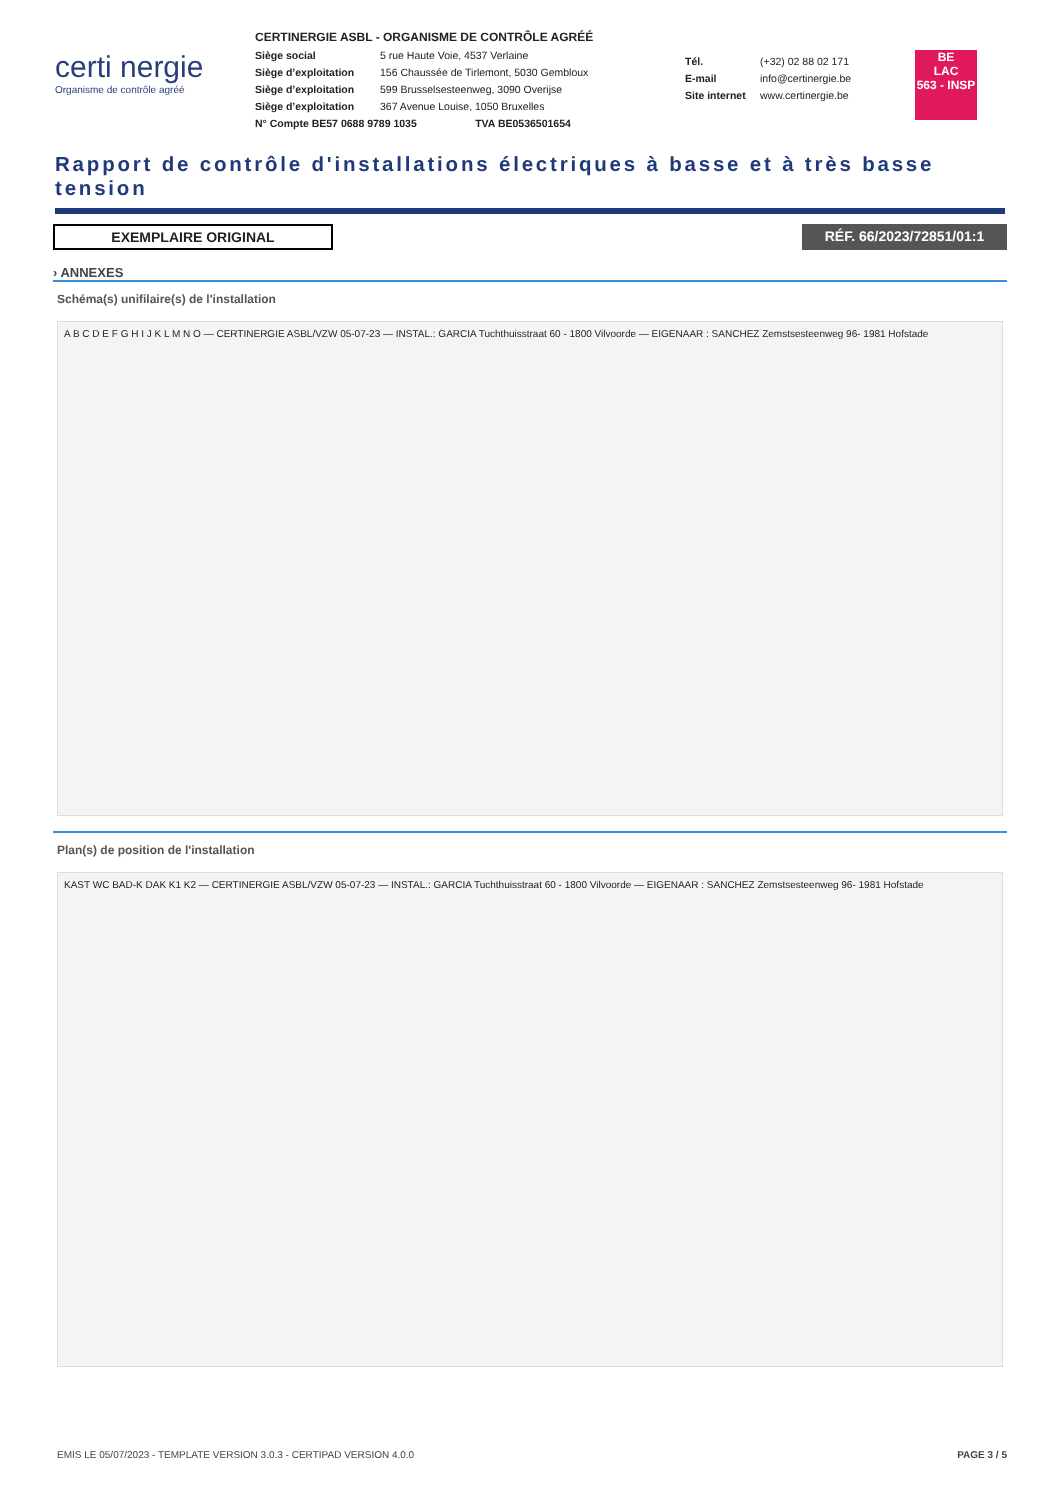certi nergie
Organisme de contrôle agréé
CERTINERGIE ASBL - ORGANISME DE CONTRÔLE AGRÉÉ
Siège social 5 rue Haute Voie, 4537 Verlaine
Siège d’exploitation 156 Chaussée de Tirlemont, 5030 Gembloux
Siège d’exploitation 599 Brusselsesteenweg, 3090 Overijse
Siège d’exploitation 367 Avenue Louise, 1050 Bruxelles
N° Compte BE57 0688 9789 1035 TVA BE0536501654
Tél. (+32) 02 88 02 171
E-mail info@certinergie.be
Site internet www.certinergie.be
BE
LAC
563 - INSP
Rapport de contrôle d'installations électriques à basse et à très basse tension
EXEMPLAIRE ORIGINAL RÉF. 66/2023/72851/01:1
› ANNEXES
Schéma(s) unifilaire(s) de l'installation
A B C D E F G H I J K L M N O — CERTINERGIE ASBL/VZW 05-07-23 — INSTAL.: GARCIA Tuchthuisstraat 60 - 1800 Vilvoorde — EIGENAAR : SANCHEZ Zemstsesteenweg 96- 1981 Hofstade
Plan(s) de position de l'installation
KAST WC BAD-K DAK K1 K2 — CERTINERGIE ASBL/VZW 05-07-23 — INSTAL.: GARCIA Tuchthuisstraat 60 - 1800 Vilvoorde — EIGENAAR : SANCHEZ Zemstsesteenweg 96- 1981 Hofstade
EMIS LE 05/07/2023 - TEMPLATE VERSION 3.0.3 - CERTIPAD VERSION 4.0.0 PAGE 3 / 5